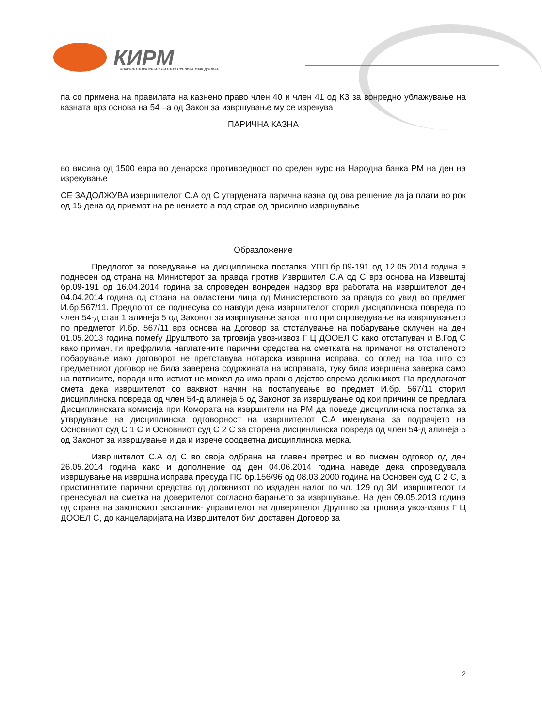КИРМ
КОМОРА НА ИЗВРШИТЕЛИ НА РЕПУБЛИКА МАКЕДОНИЈА
па со примена на правилата на казнено право член 40 и член 41 од КЗ за вонредно ублажување на казната врз основа на 54 –а од Закон за извршување му се изрекува
ПАРИЧНА КАЗНА
во висина од 1500 евра во денарска противредност по среден курс на Народна банка РМ на ден на изрекување
СЕ ЗАДОЛЖУВА извршителот С.А од С утврдената парична казна од ова решение да ја плати во рок од 15 дена од приемот на решението а под страв од присилно извршување
Образложение
Предлогот за поведување на дисциплинска постапка УПП.бр.09-191 од 12.05.2014 година е поднесен од страна на Министерот за правда против Извршител С.А од С врз основа на Извештај бр.09-191 од 16.04.2014 година за спроведен вонреден надзор врз работата на извршителот ден 04.04.2014 година од страна на овластени лица од Министерството за правда со увид во предмет И.бр.567/11. Предлогот се поднесува со наводи дека извршителот сторил дисциплинска повреда по член 54-д став 1 алинеја 5 од Законот за извршување затоа што при спроведување на извршувањето по предметот И.бр. 567/11 врз основа на Договор за отстапување на побарување склучен на ден 01.05.2013 година помеѓу Друштвото за трговија увоз-извоз Г Ц ДООЕЛ С како отстапувач и В.Год С како примач, ги префрлила наплатените парични средства на сметката на примачот на отстапеното побарување иако договорот не претставува нотарска извршна исправа, со оглед на тоа што со предметниот договор не била заверена содржината на исправата, туку била извршена заверка само на потписите, поради што истиот не можел да има правно дејство спрема должникот. Па предлагачот смета дека извршителот со ваквиот начин на постапување во предмет И.бр. 567/11 сторил дисциплинска повреда од член 54-д алинеја 5 од Законот за извршување од кои причини се предлага Дисциплинската комисија при Комората на извршители на РМ да поведе дисциплинска постапка за утврдување на дисциплинска одговорност на извршителот С.А именувана за подрачјето на Основниот суд С 1 С и Основниот суд С 2 С за сторена дисцинлинска повреда од член 54-д алинеја 5 од Законот за извршување и да и изрече соодветна дисциплинска мерка.
Извршителот С.А од С во своја одбрана на главен претрес и во писмен одговор од ден 26.05.2014 година како и дополнение од ден 04.06.2014 година наведе дека спроведувала извршување на извршна исправа пресуда ПС бр.156/96 од 08.03.2000 година на Основен суд С 2 С, а пристигнатите парични средства од должникот по издаден налог по чл. 129 од ЗИ, извршителот ги пренесувал на сметка на доверителот согласно барањето за извршување. На ден 09.05.2013 година од страна на законскиот застапник- управителот на доверителот Друштво за трговија увоз-извоз Г Ц ДООЕЛ С, до канцеларијата на Извршителот бил доставен Договор за
2